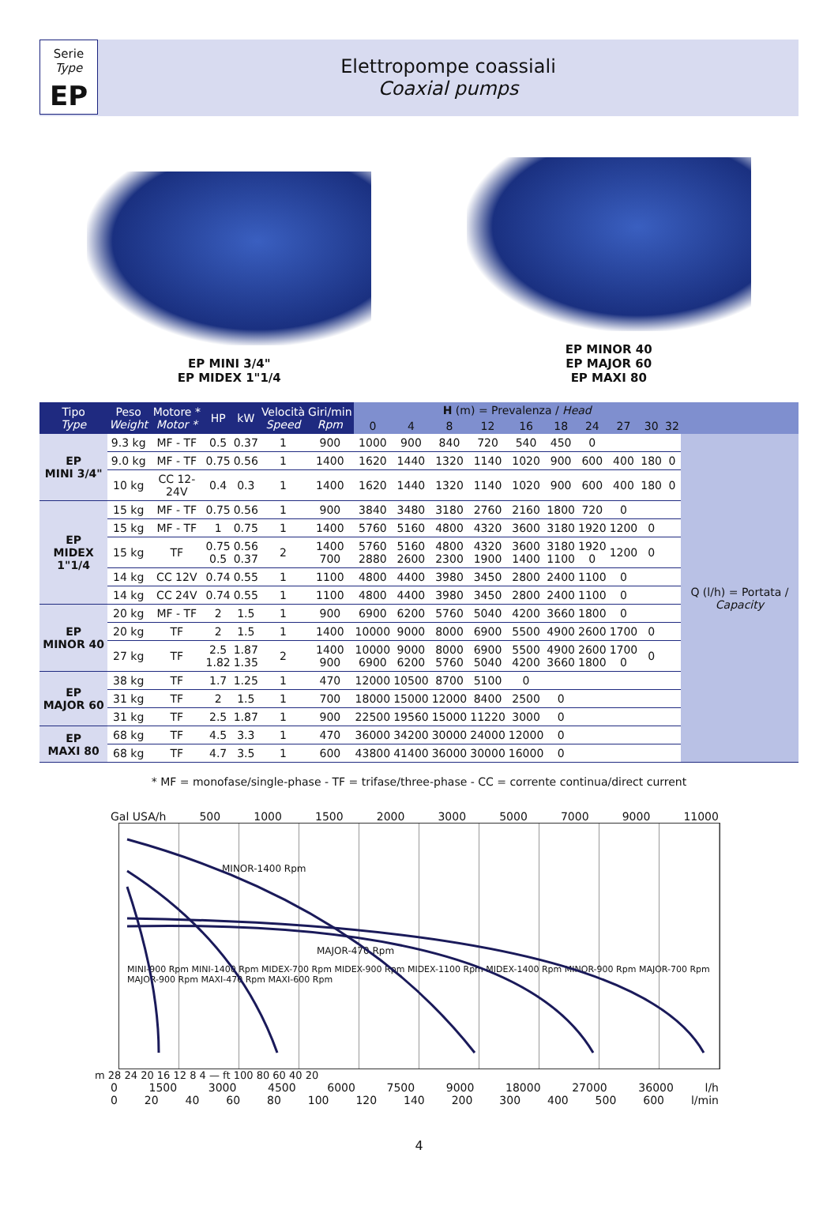Serie
Type
EP
Elettropompe coassiali
Coaxial pumps
EP MINI 3/4"
EP MIDEX 1"1/4
EP MINOR 40
EP MAJOR 60
EP MAXI 80
| Tipo Type | Peso Weight | Motore * Motor * | HP | kW | Velocità Speed | Giri/min Rpm | H (m) = Prevalenza / Head | | | | | | | | | | |
| --- | --- | --- | --- | --- | --- | --- | --- | --- | --- | --- | --- | --- | --- | --- | --- | --- | --- |
| | | | | | | | 0 | 4 | 8 | 12 | 16 | 18 | 24 | 27 | 30 | 32 | |
| EP MINI 3/4" | 9.3 kg | MF - TF | 0.5 | 0.37 | 1 | 900 | 1000 | 900 | 840 | 720 | 540 | 450 | 0 | | | | Q (l/h) = Portata / Capacity |
| | 9.0 kg | MF - TF | 0.75 | 0.56 | 1 | 1400 | 1620 | 1440 | 1320 | 1140 | 1020 | 900 | 600 | 400 | 180 | 0 | |
| | 10 kg | CC 12-24V | 0.4 | 0.3 | 1 | 1400 | 1620 | 1440 | 1320 | 1140 | 1020 | 900 | 600 | 400 | 180 | 0 | |
| EP MIDEX 1"1/4 | 15 kg | MF - TF | 0.75 | 0.56 | 1 | 900 | 3840 | 3480 | 3180 | 2760 | 2160 | 1800 | 720 | 0 | | | |
| | 15 kg | MF - TF | 1 | 0.75 | 1 | 1400 | 5760 | 5160 | 4800 | 4320 | 3600 | 3180 | 1920 | 1200 | 0 | | |
| | 15 kg | TF | 0.75 0.5 | 0.56 0.37 | 2 | 1400 700 | 5760 2880 | 5160 2600 | 4800 2300 | 4320 1900 | 3600 1400 | 3180 1100 | 1920 0 | 1200 | 0 | | |
| | 14 kg | CC 12V | 0.74 | 0.55 | 1 | 1100 | 4800 | 4400 | 3980 | 3450 | 2800 | 2400 | 1100 | 0 | | | |
| | 14 kg | CC 24V | 0.74 | 0.55 | 1 | 1100 | 4800 | 4400 | 3980 | 3450 | 2800 | 2400 | 1100 | 0 | | | |
| EP MINOR 40 | 20 kg | MF - TF | 2 | 1.5 | 1 | 900 | 6900 | 6200 | 5760 | 5040 | 4200 | 3660 | 1800 | 0 | | | |
| | 20 kg | TF | 2 | 1.5 | 1 | 1400 | 10000 | 9000 | 8000 | 6900 | 5500 | 4900 | 2600 | 1700 | 0 | | |
| | 27 kg | TF | 2.5 1.82 | 1.87 1.35 | 2 | 1400 900 | 10000 6900 | 9000 6200 | 8000 5760 | 6900 5040 | 5500 4200 | 4900 3660 | 2600 1800 | 1700 0 | 0 | | |
| EP MAJOR 60 | 38 kg | TF | 1.7 | 1.25 | 1 | 470 | 12000 | 10500 | 8700 | 5100 | 0 | | | | | | |
| | 31 kg | TF | 2 | 1.5 | 1 | 700 | 18000 | 15000 | 12000 | 8400 | 2500 | 0 | | | | | |
| | 31 kg | TF | 2.5 | 1.87 | 1 | 900 | 22500 | 19560 | 15000 | 11220 | 3000 | 0 | | | | | |
| EP MAXI 80 | 68 kg | TF | 4.5 | 3.3 | 1 | 470 | 36000 | 34200 | 30000 | 24000 | 12000 | 0 | | | | | |
| | 68 kg | TF | 4.7 | 3.5 | 1 | 600 | 43800 | 41400 | 36000 | 30000 | 16000 | 0 | | | | | |
* MF = monofase/single-phase - TF = trifase/three-phase - CC = corrente continua/direct current
Gal USA/h 500 1000 1500 2000 3000 5000 7000 9000 11000
MINOR-1400 Rpm
MAJOR-470 Rpm
MINI-900 Rpm MINI-1400 Rpm MIDEX-700 Rpm MIDEX-900 Rpm MIDEX-1100 Rpm MIDEX-1400 Rpm MINOR-900 Rpm MAJOR-700 Rpm MAJOR-900 Rpm MAXI-470 Rpm MAXI-600 Rpm
m 28 24 20 16 12 8 4 — ft 100 80 60 40 20
0 1500 3000 4500 6000 7500 9000 18000 27000 36000 l/h
0 20 40 60 80 100 120 140 200 300 400 500 600 l/min
4